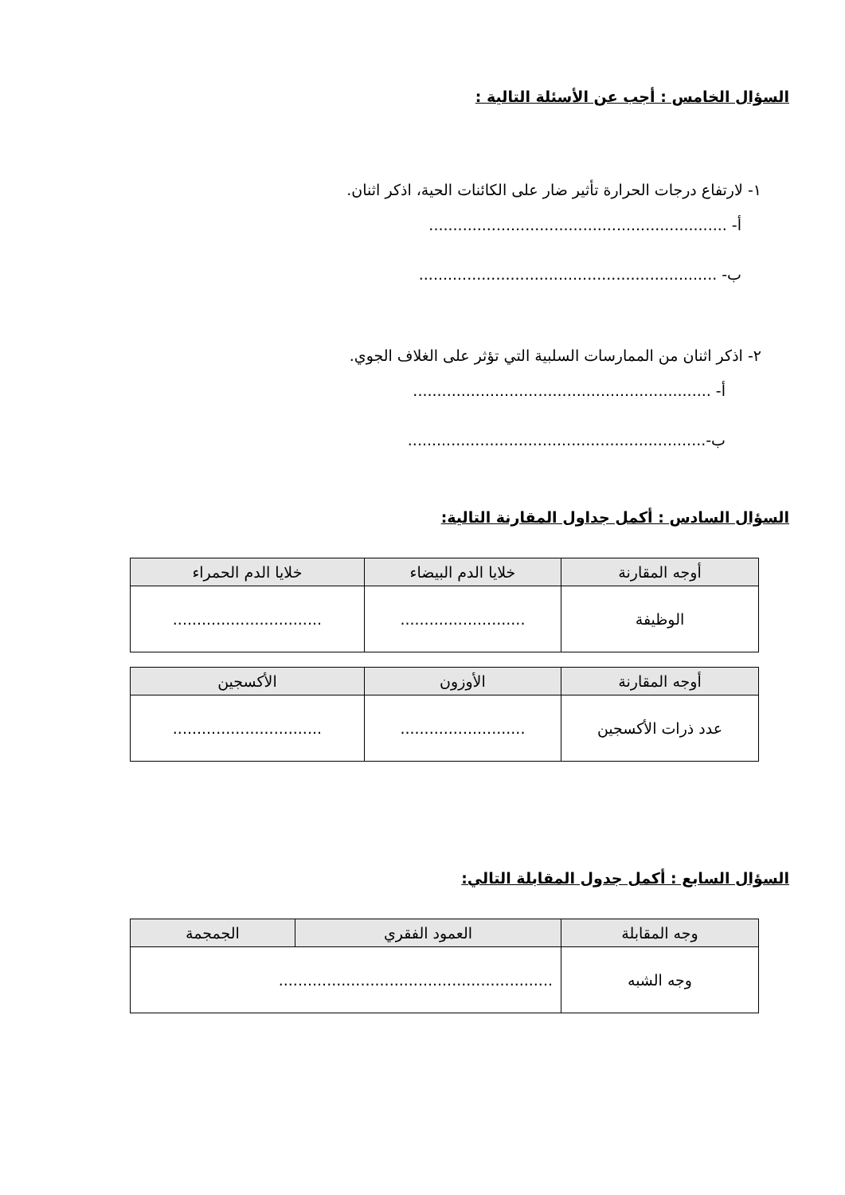السؤال الخامس : أجب عن الأسئلة التالية :
١- لارتفاع درجات الحرارة تأثير ضار على الكائنات الحية، اذكر اثنان.
أ- ..............................................................
ب- ..............................................................
٢- اذكر اثنان من الممارسات السلبية التي تؤثر على الغلاف الجوي.
أ- ..............................................................
ب-..............................................................
السؤال السادس : أكمل جداول المقارنة التالية:
| أوجه المقارنة | خلايا الدم البيضاء | خلايا الدم الحمراء |
| --- | --- | --- |
| الوظيفة | .......................... | ............................... |
| أوجه المقارنة | الأوزون | الأكسجين |
| --- | --- | --- |
| عدد ذرات الأكسجين | .......................... | ............................... |
السؤال السابع : أكمل جدول المقابلة التالي:
| وجه المقابلة | العمود الفقري | الجمجمة |
| --- | --- | --- |
| وجه الشبه | ......................................................... | |